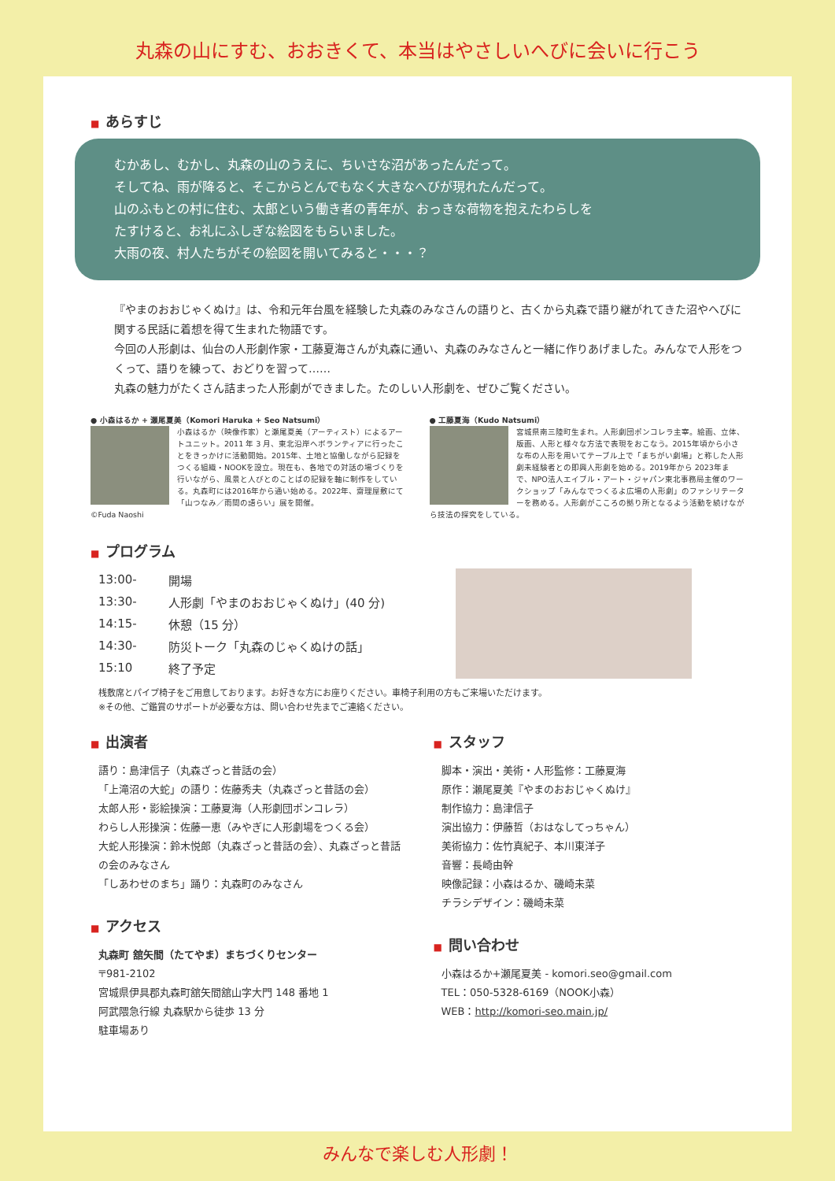丸森の山にすむ、おおきくて、本当はやさしいへびに会いに行こう
■ あらすじ
むかあし、むかし、丸森の山のうえに、ちいさな沼があったんだって。
そしてね、雨が降ると、そこからとんでもなく大きなへびが現れたんだって。
山のふもとの村に住む、太郎という働き者の青年が、おっきな荷物を抱えたわらしを
たすけると、お礼にふしぎな絵図をもらいました。
大雨の夜、村人たちがその絵図を開いてみると・・・？
『やまのおおじゃくぬけ』は、令和元年台風を経験した丸森のみなさんの語りと、古くから丸森で語り継がれてきた沼やへびに関する民話に着想を得て生まれた物語です。
今回の人形劇は、仙台の人形劇作家・工藤夏海さんが丸森に通い、丸森のみなさんと一緒に作りあげました。みんなで人形をつくって、語りを練って、おどりを習って……
丸森の魅力がたくさん詰まった人形劇ができました。たのしい人形劇を、ぜひご覧ください。
● 小森はるか + 瀬尾夏美（Komori Haruka + Seo Natsumi）
小森はるか（映像作家）と瀬尾夏美（アーティスト）によるアートユニット。2011 年 3 月、東北沿岸へボランティアに行ったことをきっかけに活動開始。2015年、土地と協働しながら記録をつくる組織・NOOKを設立。現在も、各地での対話の場づくりを行いながら、風景と人びとのことばの記録を軸に制作をしている。丸森町には2016年から通い始める。2022年、齋理屋敷にて「山つなみ／雨間の語らい」展を開催。
©Fuda Naoshi
● 工藤夏海（Kudo Natsumi）
宮城県南三陸町生まれ。人形劇団ポンコレラ主宰。絵画、立体、版画、人形と様々な方法で表現をおこなう。2015年頃から小さな布の人形を用いてテーブル上で「まちがい劇場」と称した人形劇未経験者との即興人形劇を始める。2019年から 2023年まで、NPO法人エイブル・アート・ジャパン東北事務局主催のワークショップ「みんなでつくるよ広場の人形劇」のファシリテーターを務める。人形劇がこころの拠り所となるよう活動を続けながら技法の探究をしている。
■ プログラム
| 13:00- | 開場 |
| 13:30- | 人形劇「やまのおおじゃくぬけ」(40 分) |
| 14:15- | 休憩（15 分） |
| 14:30- | 防災トーク「丸森のじゃくぬけの話」 |
| 15:10 | 終了予定 |
桟敷席とパイプ椅子をご用意しております。お好きな方にお座りください。車椅子利用の方もご来場いただけます。
※その他、ご鑑賞のサポートが必要な方は、問い合わせ先までご連絡ください。
■ 出演者
語り：島津信子（丸森ざっと昔話の会）
「上滝沼の大蛇」の語り：佐藤秀夫（丸森ざっと昔話の会）
太郎人形・影絵操演：工藤夏海（人形劇団ポンコレラ）
わらし人形操演：佐藤一恵（みやぎに人形劇場をつくる会）
大蛇人形操演：鈴木悦郎（丸森ざっと昔話の会）、丸森ざっと昔話の会のみなさん
「しあわせのまち」踊り：丸森町のみなさん
■ アクセス
丸森町 舘矢間（たてやま）まちづくりセンター
〒981-2102
宮城県伊具郡丸森町舘矢間舘山字大門 148 番地 1
阿武隈急行線 丸森駅から徒歩 13 分
駐車場あり
■ スタッフ
脚本・演出・美術・人形監修：工藤夏海
原作：瀬尾夏美『やまのおおじゃくぬけ』
制作協力：島津信子
演出協力：伊藤哲（おはなしてっちゃん）
美術協力：佐竹真紀子、本川東洋子
音響：長崎由幹
映像記録：小森はるか、磯崎未菜
チラシデザイン：磯崎未菜
■ 問い合わせ
小森はるか+瀬尾夏美 - komori.seo@gmail.com
TEL：050-5328-6169（NOOK小森）
WEB：http://komori-seo.main.jp/
みんなで楽しむ人形劇！